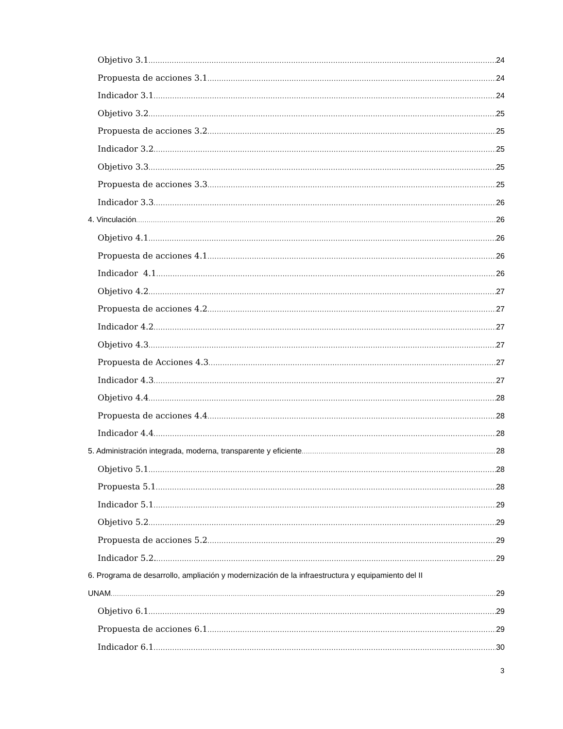Objetivo 3.1 24
Propuesta de acciones 3.1 24
Indicador 3.1 24
Objetivo 3.2 25
Propuesta de acciones 3.2 25
Indicador 3.2 25
Objetivo 3.3 25
Propuesta de acciones 3.3 25
Indicador 3.3 26
4. Vinculación 26
Objetivo 4.1 26
Propuesta de acciones 4.1 26
Indicador 4.1 26
Objetivo 4.2 27
Propuesta de acciones 4.2 27
Indicador 4.2 27
Objetivo 4.3 27
Propuesta de Acciones 4.3 27
Indicador 4.3 27
Objetivo 4.4 28
Propuesta de acciones 4.4 28
Indicador 4.4 28
5. Administración integrada, moderna, transparente y eficiente 28
Objetivo 5.1 28
Propuesta 5.1 28
Indicador 5.1 29
Objetivo 5.2 29
Propuesta de acciones 5.2 29
Indicador 5.2. 29
6. Programa de desarrollo, ampliación y modernización de la infraestructura y equipamiento del II
UNAM 29
Objetivo 6.1 29
Propuesta de acciones 6.1 29
Indicador 6.1 30
3